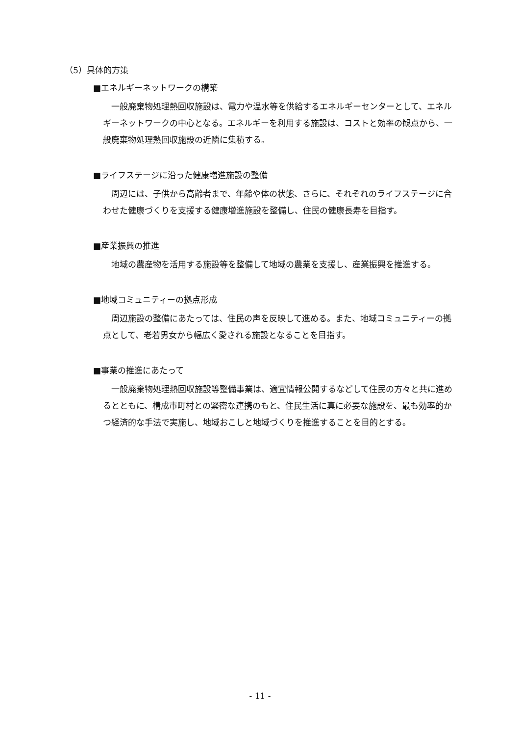（5）具体的方策
■エネルギーネットワークの構築
一般廃棄物処理熱回収施設は、電力や温水等を供給するエネルギーセンターとして、エネルギーネットワークの中心となる。エネルギーを利用する施設は、コストと効率の観点から、一般廃棄物処理熱回収施設の近隣に集積する。
■ライフステージに沿った健康増進施設の整備
周辺には、子供から高齢者まで、年齢や体の状態、さらに、それぞれのライフステージに合わせた健康づくりを支援する健康増進施設を整備し、住民の健康長寿を目指す。
■産業振興の推進
地域の農産物を活用する施設等を整備して地域の農業を支援し、産業振興を推進する。
■地域コミュニティーの拠点形成
周辺施設の整備にあたっては、住民の声を反映して進める。また、地域コミュニティーの拠点として、老若男女から幅広く愛される施設となることを目指す。
■事業の推進にあたって
一般廃棄物処理熱回収施設等整備事業は、適宜情報公開するなどして住民の方々と共に進めるとともに、構成市町村との緊密な連携のもと、住民生活に真に必要な施設を、最も効率的かつ経済的な手法で実施し、地域おこしと地域づくりを推進することを目的とする。
- 11 -